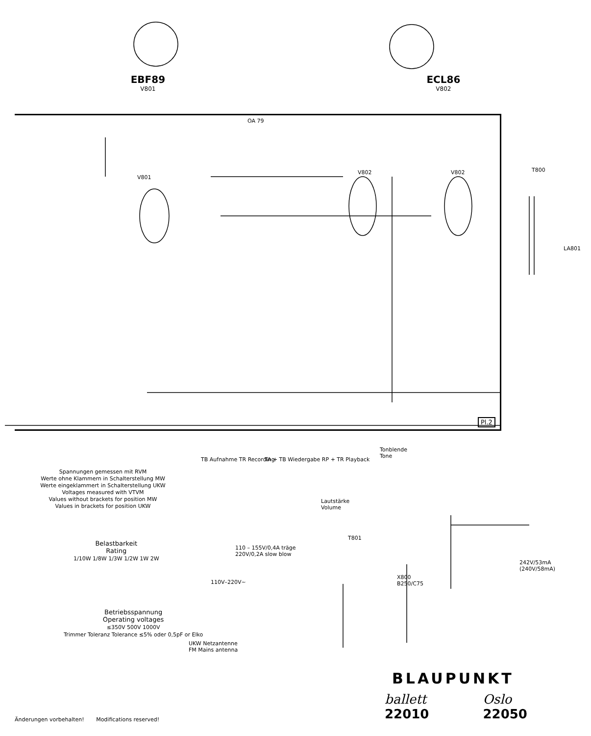EBF89
V801
ECL86
V802
Pl.2
OA 79
V801
V802 V802 T800
LA801
T801
Tonblende
Tone
Lautstärke
Volume
110 – 155V/0,4A träge
220V/0,2A slow blow
110V–220V~
UKW Netzantenne
FM Mains antenna
X800
B250/C75
242V/53mA
(240V/58mA)
TB Aufnahme TR Recording
TA + TB Wiedergabe RP + TR Playback
Spannungen gemessen mit RVM
Werte ohne Klammern in Schalterstellung MW
Werte eingeklammert in Schalterstellung UKW
Voltages measured with VTVM
Values without brackets for position MW
Values in brackets for position UKW
Belastbarkeit
Rating
1/10W 1/8W 1/3W 1/2W 1W 2W
Betriebsspannung
Operating voltages
≤350V 500V 1000V
Trimmer Toleranz Tolerance ≤5% oder 0,5pF or Elko
Änderungen vorbehalten! Modifications reserved!
BLAUPUNKT
ballett
22010
Oslo
22050